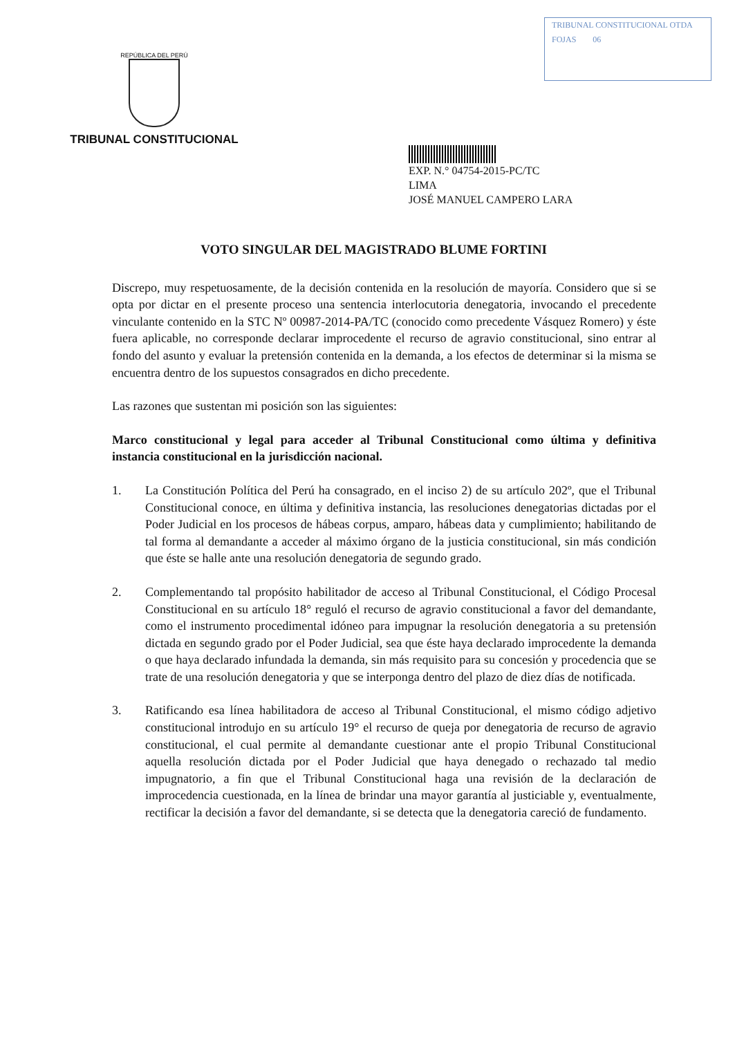REPÚBLICA DEL PERÚ
TRIBUNAL CONSTITUCIONAL
TRIBUNAL CONSTITUCIONAL OTDA
FOJAS 06
EXP. N.° 04754-2015-PC/TC
LIMA
JOSÉ MANUEL CAMPERO LARA
VOTO SINGULAR DEL MAGISTRADO BLUME FORTINI
Discrepo, muy respetuosamente, de la decisión contenida en la resolución de mayoría. Considero que si se opta por dictar en el presente proceso una sentencia interlocutoria denegatoria, invocando el precedente vinculante contenido en la STC Nº 00987-2014-PA/TC (conocido como precedente Vásquez Romero) y éste fuera aplicable, no corresponde declarar improcedente el recurso de agravio constitucional, sino entrar al fondo del asunto y evaluar la pretensión contenida en la demanda, a los efectos de determinar si la misma se encuentra dentro de los supuestos consagrados en dicho precedente.
Las razones que sustentan mi posición son las siguientes:
Marco constitucional y legal para acceder al Tribunal Constitucional como última y definitiva instancia constitucional en la jurisdicción nacional.
1. La Constitución Política del Perú ha consagrado, en el inciso 2) de su artículo 202º, que el Tribunal Constitucional conoce, en última y definitiva instancia, las resoluciones denegatorias dictadas por el Poder Judicial en los procesos de hábeas corpus, amparo, hábeas data y cumplimiento; habilitando de tal forma al demandante a acceder al máximo órgano de la justicia constitucional, sin más condición que éste se halle ante una resolución denegatoria de segundo grado.
2. Complementando tal propósito habilitador de acceso al Tribunal Constitucional, el Código Procesal Constitucional en su artículo 18° reguló el recurso de agravio constitucional a favor del demandante, como el instrumento procedimental idóneo para impugnar la resolución denegatoria a su pretensión dictada en segundo grado por el Poder Judicial, sea que éste haya declarado improcedente la demanda o que haya declarado infundada la demanda, sin más requisito para su concesión y procedencia que se trate de una resolución denegatoria y que se interponga dentro del plazo de diez días de notificada.
3. Ratificando esa línea habilitadora de acceso al Tribunal Constitucional, el mismo código adjetivo constitucional introdujo en su artículo 19° el recurso de queja por denegatoria de recurso de agravio constitucional, el cual permite al demandante cuestionar ante el propio Tribunal Constitucional aquella resolución dictada por el Poder Judicial que haya denegado o rechazado tal medio impugnatorio, a fin que el Tribunal Constitucional haga una revisión de la declaración de improcedencia cuestionada, en la línea de brindar una mayor garantía al justiciable y, eventualmente, rectificar la decisión a favor del demandante, si se detecta que la denegatoria careció de fundamento.